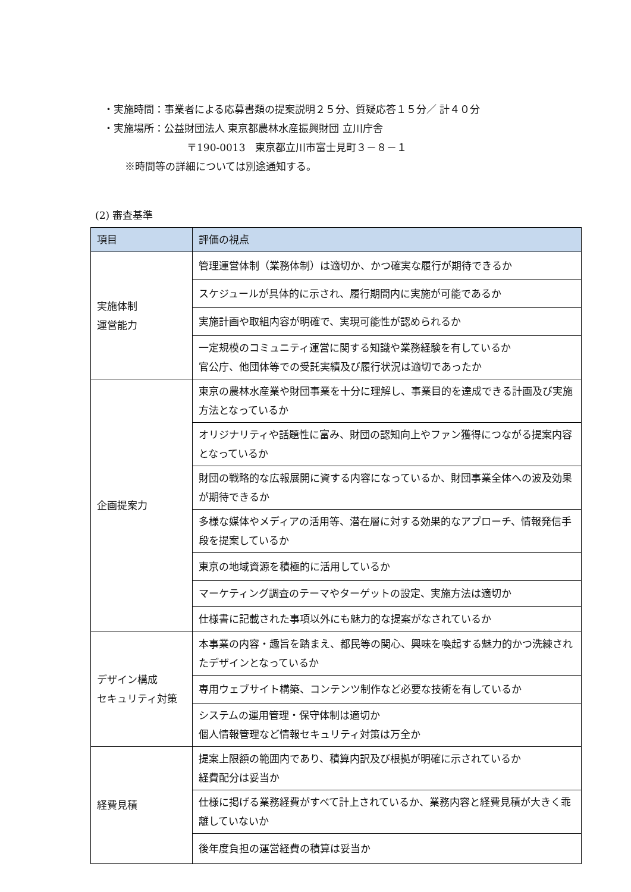・実施時間：事業者による応募書類の提案説明２５分、質疑応答１５分／ 計４０分
・実施場所：公益財団法人 東京都農林水産振興財団 立川庁舎
〒190-0013　東京都立川市富士見町３－８－１
※時間等の詳細については別途通知する。
(2) 審査基準
| 項目 | 評価の視点 |
| --- | --- |
| 実施体制 運営能力 | 管理運営体制（業務体制）は適切か、かつ確実な履行が期待できるか |
| | スケジュールが具体的に示され、履行期間内に実施が可能であるか |
| | 実施計画や取組内容が明確で、実現可能性が認められるか |
| | 一定規模のコミュニティ運営に関する知識や業務経験を有しているか 官公庁、他団体等での受託実績及び履行状況は適切であったか |
| 企画提案力 | 東京の農林水産業や財団事業を十分に理解し、事業目的を達成できる計画及び実施方法となっているか |
| | オリジナリティや話題性に富み、財団の認知向上やファン獲得につながる提案内容となっているか |
| | 財団の戦略的な広報展開に資する内容になっているか、財団事業全体への波及効果が期待できるか |
| | 多様な媒体やメディアの活用等、潜在層に対する効果的なアプローチ、情報発信手段を提案しているか |
| | 東京の地域資源を積極的に活用しているか |
| | マーケティング調査のテーマやターゲットの設定、実施方法は適切か |
| | 仕様書に記載された事項以外にも魅力的な提案がなされているか |
| デザイン構成 セキュリティ対策 | 本事業の内容・趣旨を踏まえ、都民等の関心、興味を喚起する魅力的かつ洗練されたデザインとなっているか |
| | 専用ウェブサイト構築、コンテンツ制作など必要な技術を有しているか |
| | システムの運用管理・保守体制は適切か 個人情報管理など情報セキュリティ対策は万全か |
| 経費見積 | 提案上限額の範囲内であり、積算内訳及び根拠が明確に示されているか 経費配分は妥当か |
| | 仕様に掲げる業務経費がすべて計上されているか、業務内容と経費見積が大きく乖離していないか |
| | 後年度負担の運営経費の積算は妥当か |